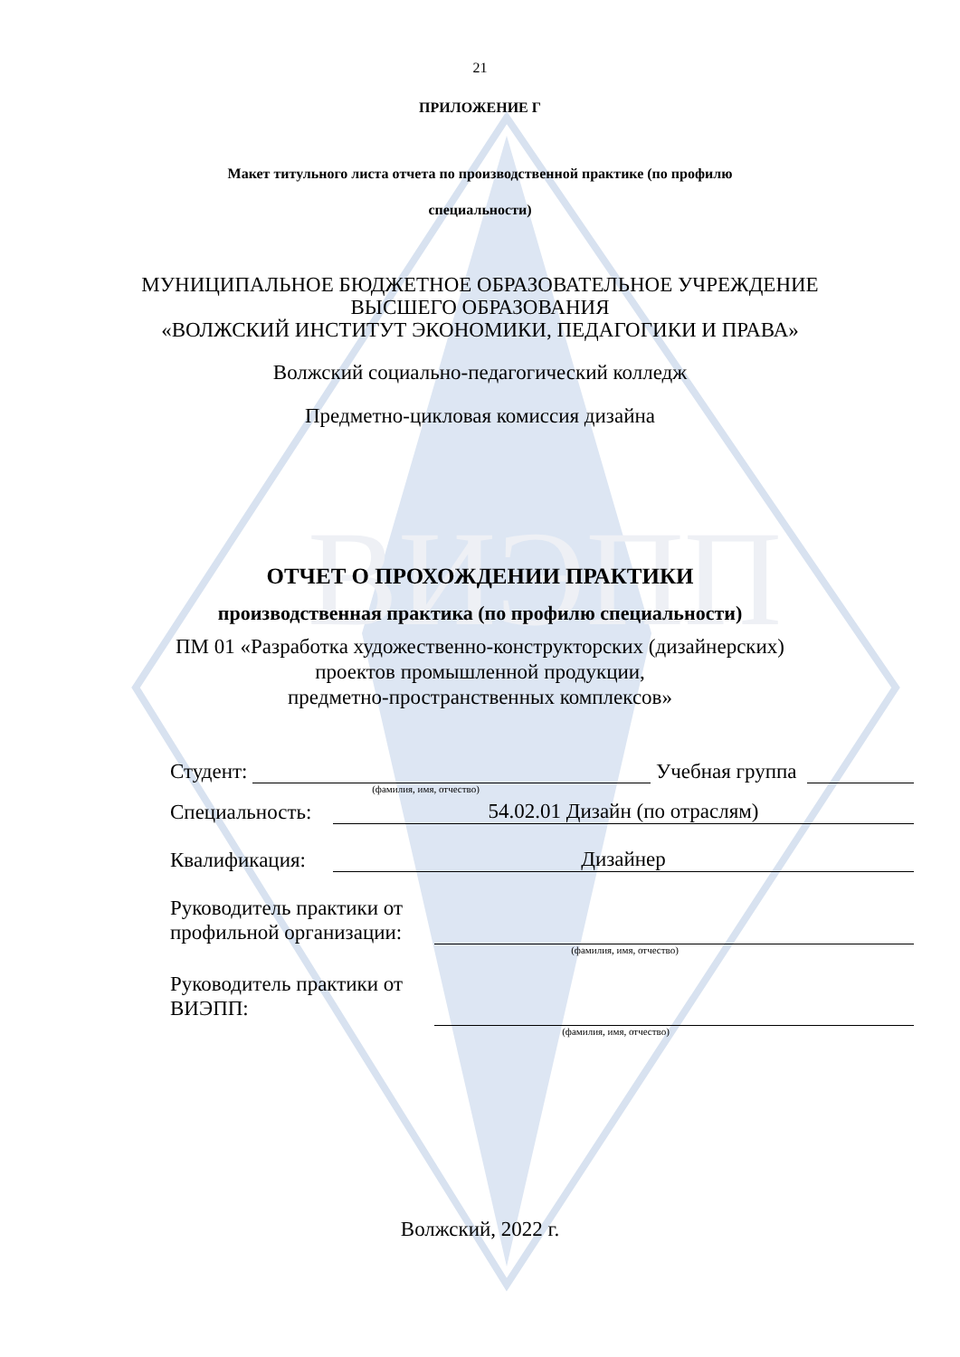ВИЭПП
21
ПРИЛОЖЕНИЕ Г
Макет титульного листа отчета по производственной практике (по профилю
специальности)
МУНИЦИПАЛЬНОЕ БЮДЖЕТНОЕ ОБРАЗОВАТЕЛЬНОЕ УЧРЕЖДЕНИЕ
ВЫСШЕГО ОБРАЗОВАНИЯ
«ВОЛЖСКИЙ ИНСТИТУТ ЭКОНОМИКИ, ПЕДАГОГИКИ И ПРАВА»
Волжский социально-педагогический колледж
Предметно-цикловая комиссия дизайна
ОТЧЕТ О ПРОХОЖДЕНИИ ПРАКТИКИ
производственная практика (по профилю специальности)
ПМ 01 «Разработка художественно-конструкторских (дизайнерских)
проектов промышленной продукции,
предметно-пространственных комплексов»
Студент: Учебная группа
(фамилия, имя, отчество)
Специальность: 54.02.01 Дизайн (по отраслям)
Квалификация: Дизайнер
Руководитель практики от
профильной организации:
(фамилия, имя, отчество)
Руководитель практики от
ВИЭПП:
(фамилия, имя, отчество)
Волжский, 2022 г.